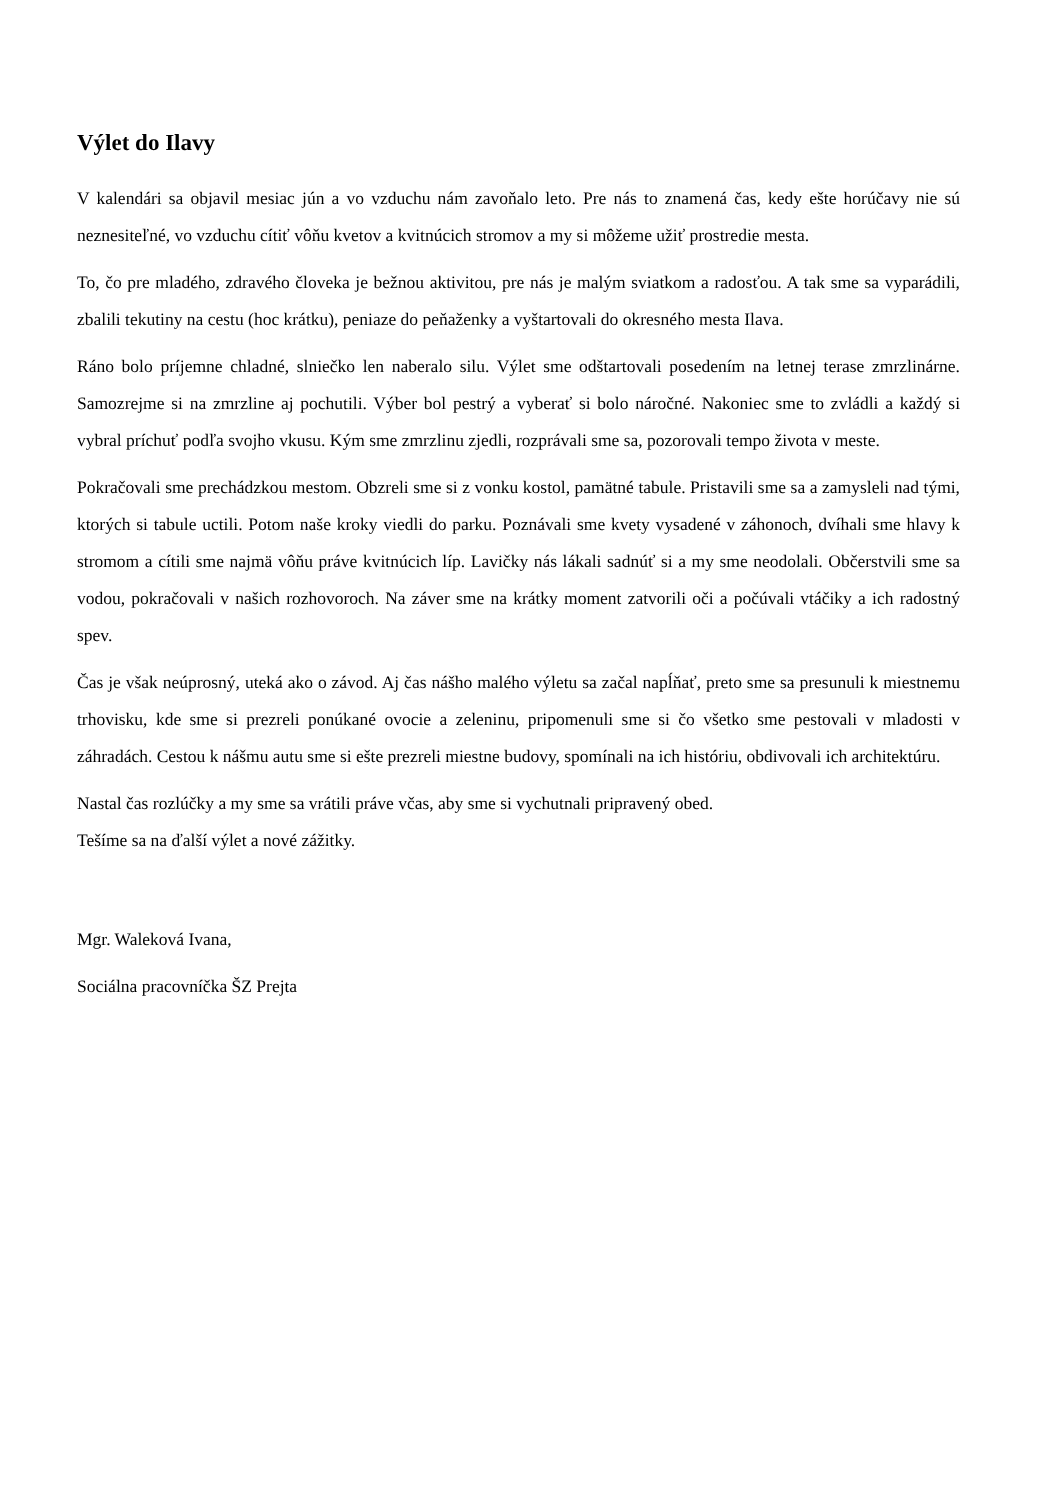Výlet do Ilavy
V kalendári sa objavil mesiac jún a vo vzduchu nám zavoňalo leto. Pre nás to znamená čas, kedy ešte horúčavy nie sú neznesiteľné, vo vzduchu cítiť vôňu kvetov a kvitnúcich stromov a my si môžeme užiť prostredie mesta.
To, čo pre mladého, zdravého človeka je bežnou aktivitou, pre nás je malým sviatkom a radosťou. A tak sme sa vyparádili, zbalili tekutiny na cestu (hoc krátku), peniaze do peňaženky a vyštartovali do okresného mesta Ilava.
Ráno bolo príjemne chladné, slniečko len naberalo silu. Výlet sme odštartovali posedením na letnej terase zmrzlinárne. Samozrejme si na zmrzline aj pochutili. Výber bol pestrý a vyberať si bolo náročné. Nakoniec sme to zvládli a každý si vybral príchuť podľa svojho vkusu. Kým sme zmrzlinu zjedli, rozprávali sme sa, pozorovali tempo života v meste.
Pokračovali sme prechádzkou mestom. Obzreli sme si z vonku kostol, pamätné tabule. Pristavili sme sa a zamysleli nad tými, ktorých si tabule uctili. Potom naše kroky viedli do parku. Poznávali sme kvety vysadené v záhonoch, dvíhali sme hlavy k stromom a cítili sme najmä vôňu práve kvitnúcich líp. Lavičky nás lákali sadnúť si a my sme neodolali. Občerstvili sme sa vodou, pokračovali v našich rozhovoroch. Na záver sme na krátky moment zatvorili oči a počúvali vtáčiky a ich radostný spev.
Čas je však neúprosný, uteká ako o závod. Aj čas nášho malého výletu sa začal napĺňať, preto sme sa presunuli k miestnemu trhovisku, kde sme si prezreli ponúkané ovocie a zeleninu, pripomenuli sme si čo všetko sme pestovali v mladosti v záhradách. Cestou k nášmu autu sme si ešte prezreli miestne budovy, spomínali na ich históriu, obdivovali ich architektúru.
Nastal čas rozlúčky a my sme sa vrátili práve včas, aby sme si vychutnali pripravený obed.
Tešíme sa na ďalší výlet a nové zážitky.
Mgr. Waleková Ivana,
Sociálna pracovníčka ŠZ Prejta